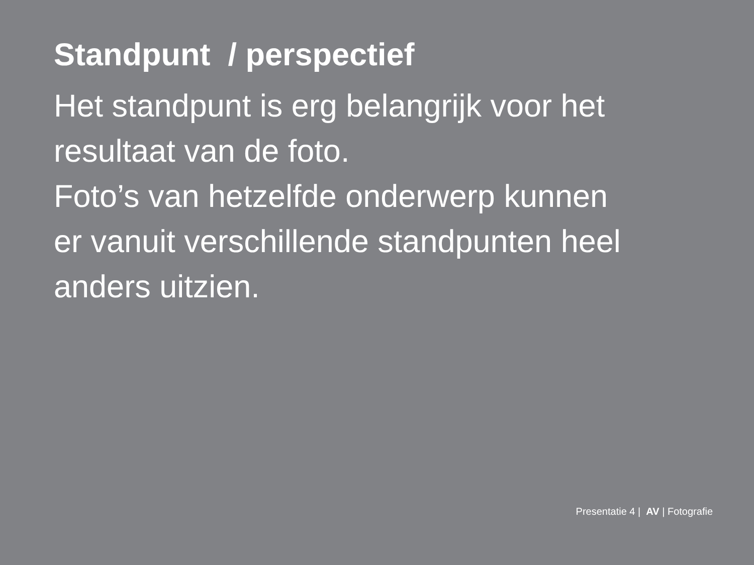Standpunt / perspectief
Het standpunt is erg belangrijk voor het
resultaat van de foto.
Foto’s van hetzelfde onderwerp kunnen
er vanuit verschillende standpunten heel
anders uitzien.
Presentatie 4 | AV | Fotografie